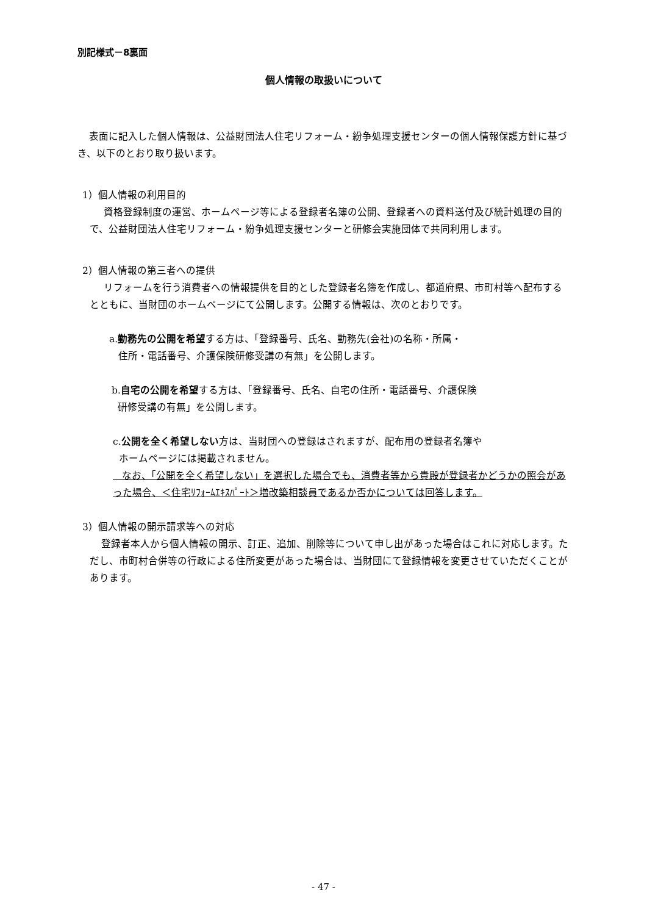別記様式－8裏面
個人情報の取扱いについて
表面に記入した個人情報は、公益財団法人住宅リフォーム・紛争処理支援センターの個人情報保護方針に基づき、以下のとおり取り扱います。
1）個人情報の利用目的
資格登録制度の運営、ホームページ等による登録者名簿の公開、登録者への資料送付及び統計処理の目的で、公益財団法人住宅リフォーム・紛争処理支援センターと研修会実施団体で共同利用します。
2）個人情報の第三者への提供
リフォームを行う消費者への情報提供を目的とした登録者名簿を作成し、都道府県、市町村等へ配布するとともに、当財団のホームページにて公開します。公開する情報は、次のとおりです。
a.勤務先の公開を希望する方は、「登録番号、氏名、勤務先(会社)の名称・所属・
住所・電話番号、介護保険研修受講の有無」を公開します。
b.自宅の公開を希望する方は、「登録番号、氏名、自宅の住所・電話番号、介護保険
研修受講の有無」を公開します。
c.公開を全く希望しない方は、当財団への登録はされますが、配布用の登録者名簿や
ホームページには掲載されません。
なお、「公開を全く希望しない」を選択した場合でも、消費者等から貴殿が登録者かどうかの照会があった場合、＜住宅ﾘﾌｫｰﾑｴｷｽﾊﾟｰﾄ＞増改築相談員であるか否かについては回答します。
3）個人情報の開示請求等への対応
登録者本人から個人情報の開示、訂正、追加、削除等について申し出があった場合はこれに対応します。ただし、市町村合併等の行政による住所変更があった場合は、当財団にて登録情報を変更させていただくことがあります。
- 47 -